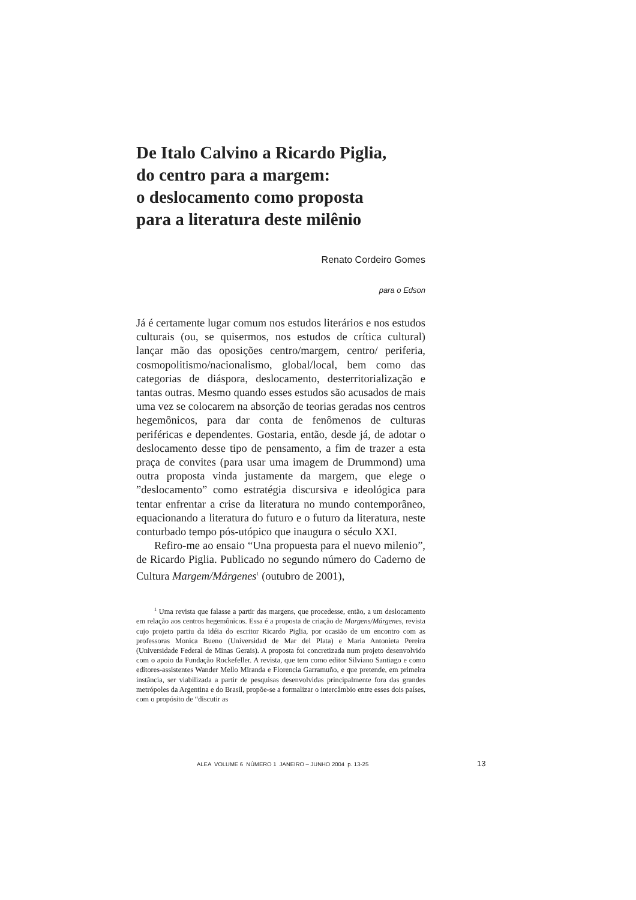De Italo Calvino a Ricardo Piglia,
do centro para a margem:
o deslocamento como proposta
para a literatura deste milênio
Renato Cordeiro Gomes
para o Edson
Já é certamente lugar comum nos estudos literários e nos estudos culturais (ou, se quisermos, nos estudos de crítica cultural) lançar mão das oposições centro/margem, centro/ periferia, cosmopolitismo/nacionalismo, global/local, bem como das categorias de diáspora, deslocamento, desterritorialização e tantas outras. Mesmo quando esses estudos são acusados de mais uma vez se colocarem na absorção de teorias geradas nos centros hegemônicos, para dar conta de fenômenos de culturas periféricas e dependentes. Gostaria, então, desde já, de adotar o deslocamento desse tipo de pensamento, a fim de trazer a esta praça de convites (para usar uma imagem de Drummond) uma outra proposta vinda justamente da margem, que elege o ”deslocamento” como estratégia discursiva e ideológica para tentar enfrentar a crise da literatura no mundo contemporâneo, equacionando a literatura do futuro e o futuro da literatura, neste conturbado tempo pós-utópico que inaugura o século XXI.
Refiro-me ao ensaio “Una propuesta para el nuevo milenio”, de Ricardo Piglia. Publicado no segundo número do Caderno de Cultura Margem/Márgenes<sup>1</sup> (outubro de 2001),
<sup>1</sup> Uma revista que falasse a partir das margens, que procedesse, então, a um deslocamento em relação aos centros hegemônicos. Essa é a proposta de criação de Margens/Márgenes, revista cujo projeto partiu da idéia do escritor Ricardo Piglia, por ocasião de um encontro com as professoras Monica Bueno (Universidad de Mar del Plata) e Maria Antonieta Pereira (Universidade Federal de Minas Gerais). A proposta foi concretizada num projeto desenvolvido com o apoio da Fundação Rockefeller. A revista, que tem como editor Silviano Santiago e como editores-assistentes Wander Mello Miranda e Florencia Garramuño, e que pretende, em primeira instância, ser viabilizada a partir de pesquisas desenvolvidas principalmente fora das grandes metrópoles da Argentina e do Brasil, propõe-se a formalizar o intercâmbio entre esses dois países, com o propósito de “discutir as
ALEA VOLUME 6 NÚMERO 1 JANEIRO – JUNHO 2004 p. 13-25
13